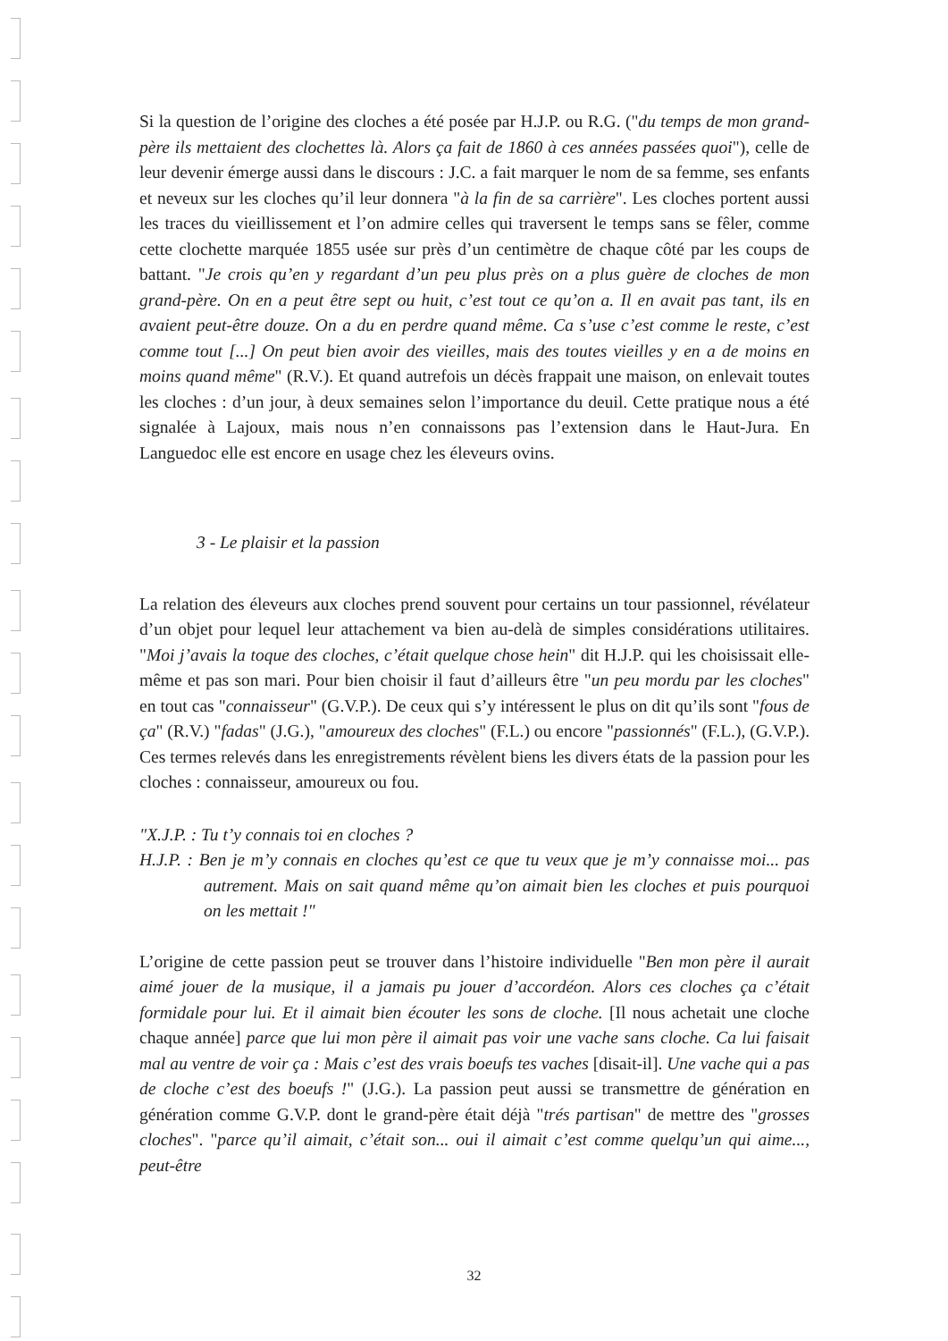Si la question de l’origine des cloches a été posée par H.J.P. ou R.G. ("du temps de mon grand-père ils mettaient des clochettes là. Alors ça fait de 1860 à ces années passées quoi"), celle de leur devenir émerge aussi dans le discours : J.C. a fait marquer le nom de sa femme, ses enfants et neveux sur les cloches qu’il leur donnera "à la fin de sa carrière". Les cloches portent aussi les traces du vieillissement et l’on admire celles qui traversent le temps sans se fêler, comme cette clochette marquée 1855 usée sur près d’un centimètre de chaque côté par les coups de battant. "Je crois qu’en y regardant d’un peu plus près on a plus guère de cloches de mon grand-père. On en a peut être sept ou huit, c’est tout ce qu’on a. Il en avait pas tant, ils en avaient peut-être douze. On a du en perdre quand même. Ca s’use c’est comme le reste, c’est comme tout [...] On peut bien avoir des vieilles, mais des toutes vieilles y en a de moins en moins quand même" (R.V.). Et quand autrefois un décès frappait une maison, on enlevait toutes les cloches : d’un jour, à deux semaines selon l’importance du deuil. Cette pratique nous a été signalée à Lajoux, mais nous n’en connaissons pas l’extension dans le Haut-Jura. En Languedoc elle est encore en usage chez les éleveurs ovins.
3 - Le plaisir et la passion
La relation des éleveurs aux cloches prend souvent pour certains un tour passionnel, révélateur d’un objet pour lequel leur attachement va bien au-delà de simples considérations utilitaires. "Moi j’avais la toque des cloches, c’était quelque chose hein" dit H.J.P. qui les choisissait elle-même et pas son mari. Pour bien choisir il faut d’ailleurs être "un peu mordu par les cloches" en tout cas "connaisseur" (G.V.P.). De ceux qui s’y intéressent le plus on dit qu’ils sont "fous de ça" (R.V.) "fadas" (J.G.), "amoureux des cloches" (F.L.) ou encore "passionnés" (F.L.), (G.V.P.). Ces termes relevés dans les enregistrements révèlent biens les divers états de la passion pour les cloches : connaisseur, amoureux ou fou.
"X.J.P. : Tu t’y connais toi en cloches ?
H.J.P. : Ben je m’y connais en cloches qu’est ce que tu veux que je m’y connaisse moi... pas autrement. Mais on sait quand même qu’on aimait bien les cloches et puis pourquoi on les mettait !"
L’origine de cette passion peut se trouver dans l’histoire individuelle "Ben mon père il aurait aimé jouer de la musique, il a jamais pu jouer d’accordéon. Alors ces cloches ça c’était formidale pour lui. Et il aimait bien écouter les sons de cloche. [Il nous achetait une cloche chaque année] parce que lui mon père il aimait pas voir une vache sans cloche. Ca lui faisait mal au ventre de voir ça : Mais c’est des vrais boeufs tes vaches [disait-il]. Une vache qui a pas de cloche c’est des boeufs !" (J.G.). La passion peut aussi se transmettre de génération en génération comme G.V.P. dont le grand-père était déjà "trés partisan" de mettre des "grosses cloches". "parce qu’il aimait, c’était son... oui il aimait c’est comme quelqu’un qui aime..., peut-être
32